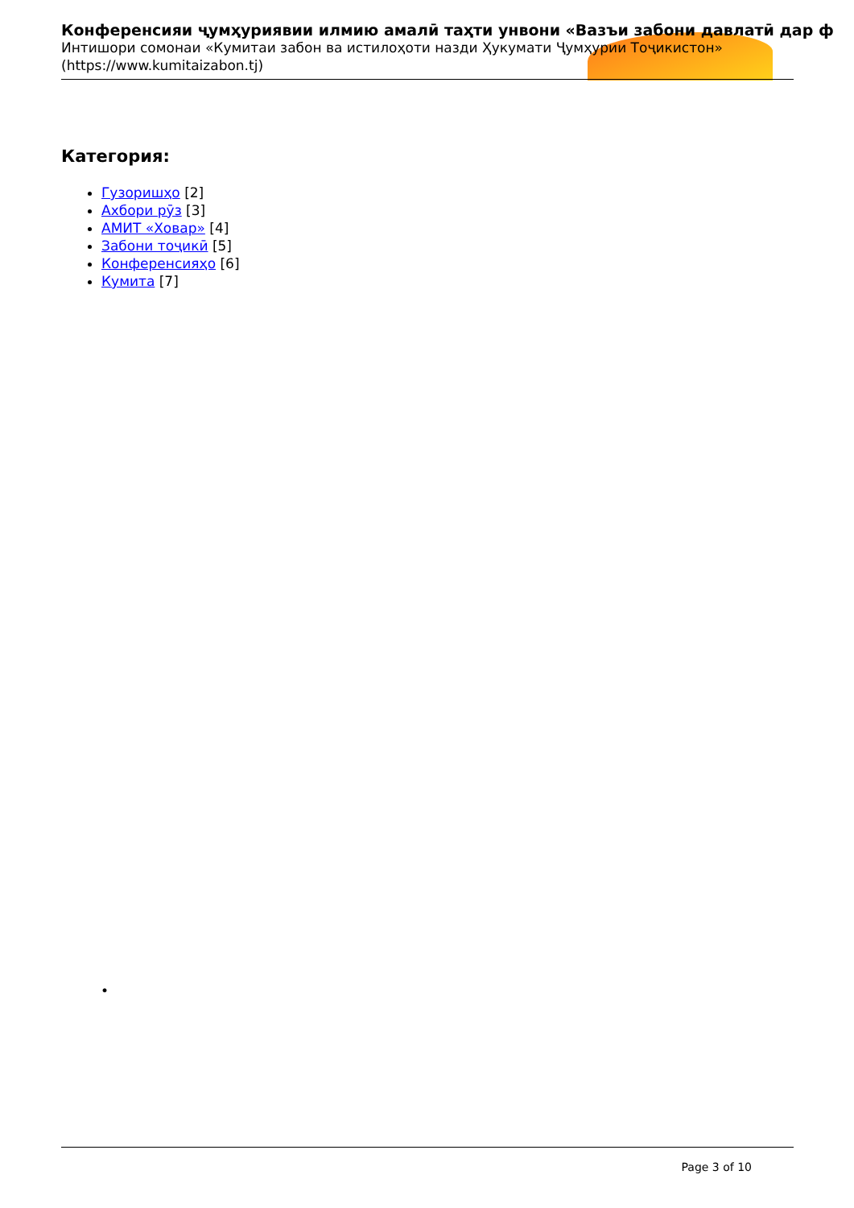Конференсияи ҷумҳуриявии илмию амалӣ таҳти унвони «Вазъи забони давлатӣ дар ф
Интишори сомонаи «Кумитаи забон ва истилоҳоти назди Ҳукумати Ҷумҳурии Тоҷикистон»
(https://www.kumitaizabon.tj)
Категория:
Гузоришҳо [2]
Ахбори рӯз [3]
АМИТ «Ховар» [4]
Забони тоҷикӣ [5]
Конференсияҳо [6]
Кумита [7]
•
Page 3 of 10